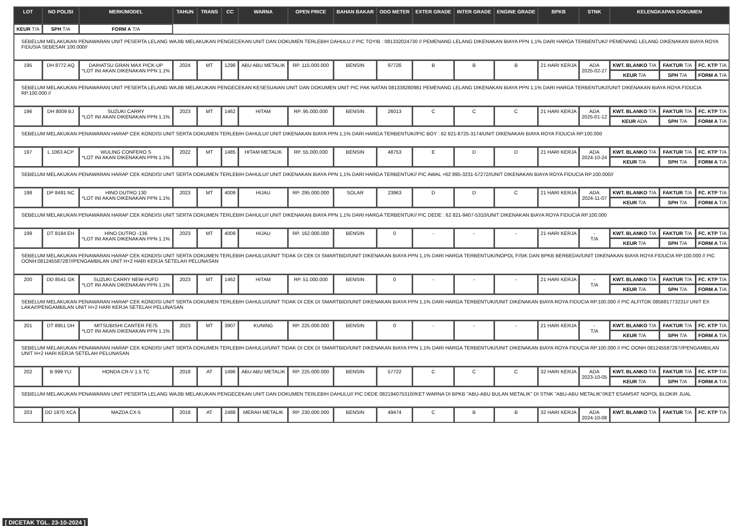| LOT | NO POLISI | MERK/MODEL | TAHUN | TRANS | CC | WARNA | OPEN PRICE | BAHAN BAKAR | ODO METER | EXTER GRADE | INTER GRADE | ENGINE GRADE | BPKB | STNK | KELENGKAPAN DOKUMEN | | |
| --- | --- | --- | --- | --- | --- | --- | --- | --- | --- | --- | --- | --- | --- | --- | --- | --- | --- |
| KEUR T/A | SPH T/A | FORM A T/A | | | | | | | | | | | | | | | |
| SEBELUM MELAKUKAN PENAWARAN UNIT PESERTA LELANG WAJIB MELAKUKAN PENGECEKAN UNIT DAN DOKUMEN TERLEBIH DAHULU // PIC TOYIB : 081332024730 // PEMENANG LELANG DIKENAKAN BIAYA PPN 1,1% DARI HARGA TERBENTUK// PEMENANG LELANG DIKENAKAN BIAYA ROYA FIDUSIA SEBESAR 100.000// | | | | | | | | | | | | | | | | | |
| 195 | DH 8772 AQ | DAIHATSU GRAN MAX PICK-UP *LOT INI AKAN DIKENAKAN PPN 1.1% | 2024 | MT | 1298 | ABU ABU METALIK | RP. 115.000.000 | BENSIN | 97726 | B | B | B | 21 HARI KERJA | ADA 2025-02-27 | KWT. BLANKO T/A | FAKTUR T/A | FC. KTP T/A |
| | | | | | | | | | | | | | | | KEUR T/A | SPH T/A | FORM A T/A |
| SEBELUM MELAKUKAN PENAWARAN UNIT PESERTA LELANG WAJIB MELAKUKAN PENGECEKAN KESESUAIAN UNIT DAN DOKUMEN UNIT PIC PAK NATAN 081338280981 PEMENANG LELANG DIKENAKAN BIAYA PPN 1,1% DARI HARGA TERBENTUK///UNIT DIKENAKAN BIAYA ROYA FIDUCIA RP.100.000 // | | | | | | | | | | | | | | | | | |
| 196 | DH 8009 BJ | SUZUKI CARRY *LOT INI AKAN DIKENAKAN PPN 1.1% | 2023 | MT | 1462 | HITAM | RP. 95.000.000 | BENSIN | 26013 | C | C | C | 21 HARI KERJA | ADA 2025-01-12 | KWT. BLANKO T/A | FAKTUR T/A | FC. KTP T/A |
| | | | | | | | | | | | | | | | KEUR ADA | SPH T/A | FORM A T/A |
| SEBELUM MELAKUKAN PENAWARAN HARAP CEK KONDISI UNIT SERTA DOKUMEN TERLEBIH DAHULU// UNIT DIKENAKAN BIAYA PPN 1,1% DARI HARGA TERBENTUK//PIC BOY : 62 821-8725-3174/UNIT DIKENAKAN BIAYA ROYA FIDUCIA RP.100.000 | | | | | | | | | | | | | | | | | |
| 197 | L 1063 ACP | WULING CONFERO S *LOT INI AKAN DIKENAKAN PPN 1.1% | 2022 | MT | 1485 | HITAM METALIK | RP. 55.000.000 | BENSIN | 48753 | E | D | D | 21 HARI KERJA | ADA 2024-10-24 | KWT. BLANKO T/A | FAKTUR T/A | FC. KTP T/A |
| | | | | | | | | | | | | | | | KEUR T/A | SPH T/A | FORM A T/A |
| SEBELUM MELAKUKAN PENAWARAN HARAP CEK KONDISI UNIT SERTA DOKUMEN TERLEBIH DAHULU// UNIT DIKENAKAN BIAYA PPN 1,1% DARI HARGA TERBENTUK// PIC AWAL +62 895-3231-57272//UNIT DIKENAKAN BIAYA ROYA FIDUCIA RP.100.000// | | | | | | | | | | | | | | | | | |
| 198 | DP 8491 NC | HINO DUTRO 130 *LOT INI AKAN DIKENAKAN PPN 1.1% | 2023 | MT | 4009 | HIJAU | RP. 295.000.000 | SOLAR | 23963 | D | D | C | 21 HARI KERJA | ADA 2024-11-07 | KWT. BLANKO T/A | FAKTUR T/A | FC. KTP T/A |
| | | | | | | | | | | | | | | | KEUR T/A | SPH T/A | FORM A T/A |
| SEBELUM MELAKUKAN PENAWARAN HARAP CEK KONDISI UNIT SERTA DOKUMEN TERLEBIH DAHULU// UNIT DIKENAKAN BIAYA PPN 1,1% DARI HARGA TERBENTUK// PIC DEDE : 62 821-9407-5310/UNIT DIKENAKAN BIAYA ROYA FIDUCIA RP.100.000 | | | | | | | | | | | | | | | | | |
| 199 | DT 8184 EH | HINO DUTRO -136 *LOT INI AKAN DIKENAKAN PPN 1.1% | 2023 | MT | 4009 | HIJAU | RP. 162.000.000 | BENSIN | 0 | - | - | - | 21 HARI KERJA | - T/A | KWT. BLANKO T/A | FAKTUR T/A | FC. KTP T/A |
| | | | | | | | | | | | | | | | KEUR T/A | SPH T/A | FORM A T/A |
| SEBELUM MELAKUKAN PENAWARAN HARAP CEK KONDISI UNIT SERTA DOKUMEN TERLEBIH DAHULU//UNIT TIDAK DI CEK DI SMARTBID//UNIT DIKENAKAN BIAYA PPN 1,1% DARI HARGA TERBENTUK//NOPOL FISIK DAN BPKB BERBEDA//UNIT DIKENAKAN BIAYA ROYA FIDUCIA RP.100.000 // PIC OONH:081245587287//PENGAMBILAN UNIT H+2 HARI KERJA SETELAH PELUNASAN | | | | | | | | | | | | | | | | | |
| 200 | DD 8541 GK | SUZUKI CARRY NEW-PUFD *LOT INI AKAN DIKENAKAN PPN 1.1% | 2023 | MT | 1462 | HITAM | RP. 51.000.000 | BENSIN | 0 | - | - | - | 21 HARI KERJA | - T/A | KWT. BLANKO T/A | FAKTUR T/A | FC. KTP T/A |
| | | | | | | | | | | | | | | | KEUR T/A | SPH T/A | FORM A T/A |
| SEBELUM MELAKUKAN PENAWARAN HARAP CEK KONDISI UNIT SERTA DOKUMEN TERLEBIH DAHULU//UNIT TIDAK DI CEK DI SMARTBID//UNIT DIKENAKAN BIAYA PPN 1,1% DARI HARGA TERBENTUK//UNIT DIKENAKAN BIAYA ROYA FIDUCIA RP.100.000 // PIC ALFITOK 085881773231// UNIT EX LAKA///PENGAMBILAN UNIT H+2 HARI KERJA SETELAH PELUNASAN | | | | | | | | | | | | | | | | | |
| 201 | DT 8951 DH | MITSUBISHI CANTER FE75 *LOT INI AKAN DIKENAKAN PPN 1.1% | 2023 | MT | 3907 | KUNING | RP. 225.000.000 | BENSIN | 0 | - | - | - | 21 HARI KERJA | - T/A | KWT. BLANKO T/A | FAKTUR T/A | FC. KTP T/A |
| | | | | | | | | | | | | | | | KEUR T/A | SPH T/A | FORM A T/A |
| SEBELUM MELAKUKAN PENAWARAN HARAP CEK KONDISI UNIT SERTA DOKUMEN TERLEBIH DAHULU//UNIT TIDAK DI CEK DI SMARTBID//UNIT DIKENAKAN BIAYA PPN 1,1% DARI HARGA TERBENTUK//UNIT DIKENAKAN BIAYA ROYA FIDUCIA RP.100.000 // PIC OONH 081245587287//PENGAMBILAN UNIT H+2 HARI KERJA SETELAH PELUNASAN | | | | | | | | | | | | | | | | | |
| 202 | B 999 YLI | HONDA CR-V 1.5 TC | 2018 | AT | 1496 | ABU ABU METALIK | RP. 225.000.000 | BENSIN | 57722 | C | C | C | 32 HARI KERJA | ADA 2023-10-05 | KWT. BLANKO T/A | FAKTUR T/A | FC. KTP T/A |
| | | | | | | | | | | | | | | | KEUR T/A | SPH T/A | FORM A T/A |
| SEBELUM MELAKUKAN PENAWARAN UNIT PESERTA LELANG WAJIB MELAKUKAN PENGECEKAN UNIT DAN DOKUMEN TERLEBIH DAHULU// PIC DEDE 082194075310//KET WARNA DI BPKB "ABU-ABU BULAN METALIK" DI STNK "ABU-ABU METALIK"//KET ESAMSAT NOPOL BLOKIR JUAL | | | | | | | | | | | | | | | | | |
| 203 | DD 1870 XCA | MAZDA CX-5 | 2018 | AT | 2488 | MERAH METALIK | RP. 230.000.000 | BENSIN | 49474 | C | B | B | 32 HARI KERJA | ADA 2024-10-08 | KWT. BLANKO T/A | FAKTUR T/A | FC. KTP T/A |
[ DICETAK TGL. 23-10-2024 ]